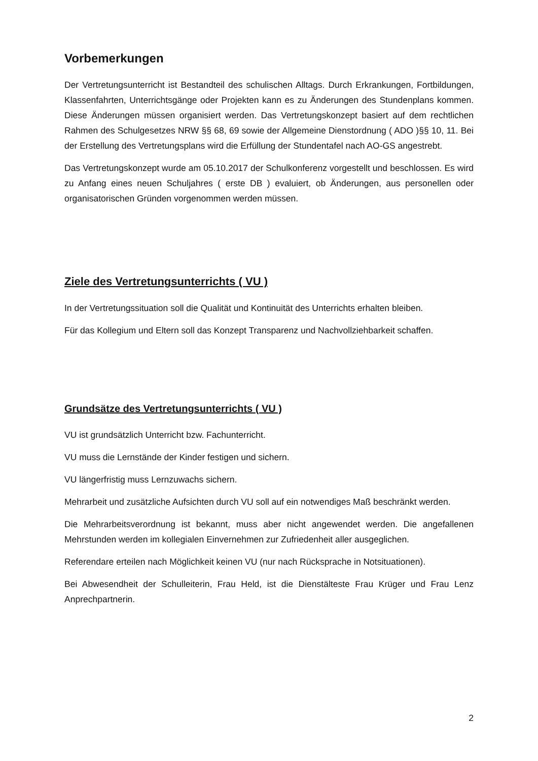Vorbemerkungen
Der Vertretungsunterricht ist Bestandteil des schulischen Alltags. Durch Erkrankungen, Fortbildungen, Klassenfahrten, Unterrichtsgänge oder Projekten kann es zu Änderungen des Stundenplans kommen. Diese Änderungen müssen organisiert werden. Das Vertretungskonzept basiert auf dem rechtlichen Rahmen des Schulgesetzes NRW §§ 68, 69 sowie der Allgemeine Dienstordnung ( ADO )§§ 10, 11. Bei der Erstellung des Vertretungsplans wird die Erfüllung der Stundentafel nach AO-GS angestrebt.
Das Vertretungskonzept wurde am 05.10.2017 der Schulkonferenz vorgestellt und beschlossen. Es wird zu Anfang eines neuen Schuljahres ( erste DB ) evaluiert, ob Änderungen, aus personellen oder organisatorischen Gründen vorgenommen werden müssen.
Ziele des Vertretungsunterrichts ( VU )
In der Vertretungssituation soll die Qualität und Kontinuität des Unterrichts erhalten bleiben.
Für das Kollegium und Eltern soll das Konzept Transparenz und Nachvollziehbarkeit schaffen.
Grundsätze des Vertretungsunterrichts ( VU )
VU ist grundsätzlich Unterricht bzw. Fachunterricht.
VU muss die Lernstände der Kinder festigen und sichern.
VU längerfristig muss Lernzuwachs sichern.
Mehrarbeit und zusätzliche Aufsichten durch VU soll auf ein notwendiges Maß beschränkt werden.
Die Mehrarbeitsverordnung ist bekannt, muss aber nicht angewendet werden. Die angefallenen Mehrstunden werden im kollegialen Einvernehmen zur Zufriedenheit aller ausgeglichen.
Referendare erteilen nach Möglichkeit keinen VU (nur nach Rücksprache in Notsituationen).
Bei Abwesendheit der Schulleiterin, Frau Held, ist die Dienstälteste Frau Krüger und Frau Lenz Anprechpartnerin.
2